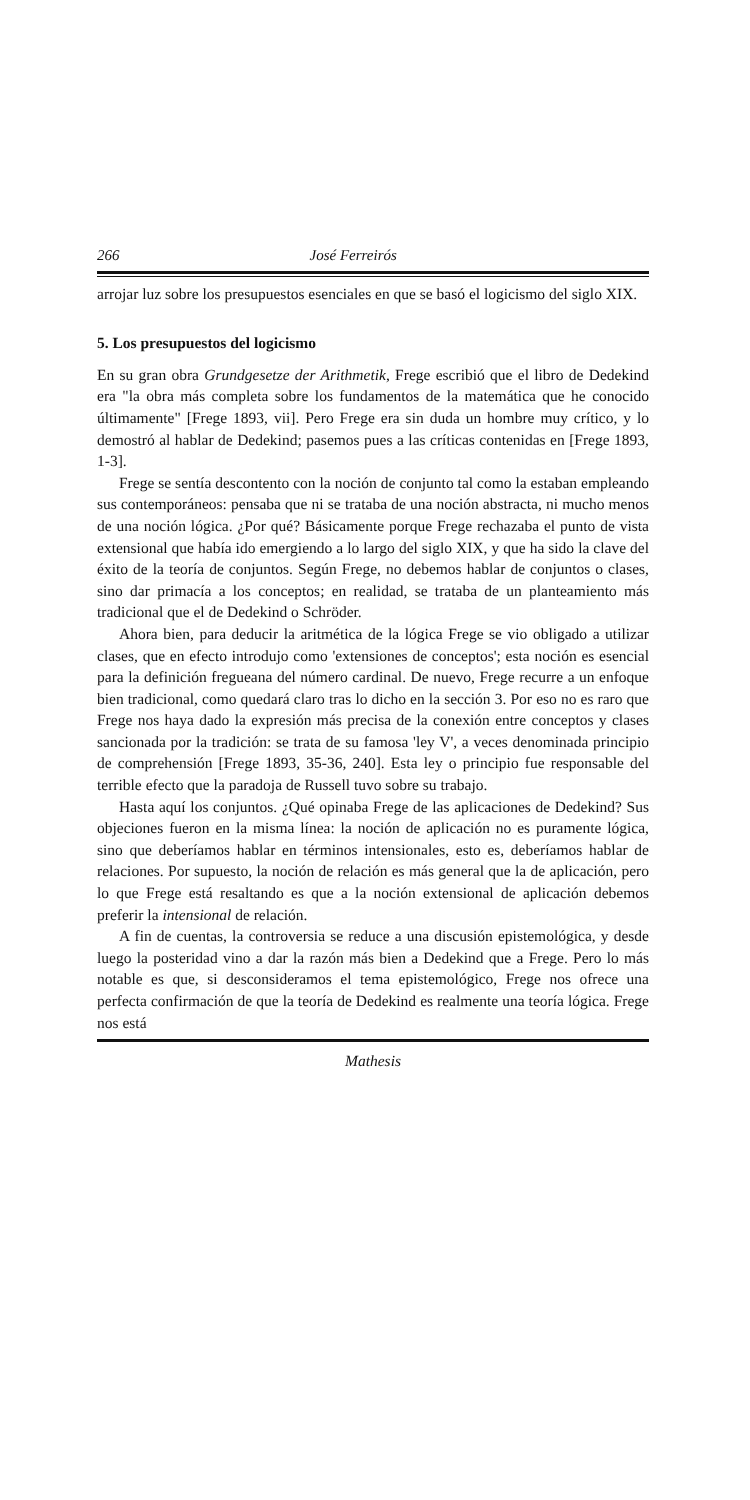266 José Ferreirós
arrojar luz sobre los presupuestos esenciales en que se basó el logicismo del siglo XIX.
5. Los presupuestos del logicismo
En su gran obra Grundgesetze der Arithmetik, Frege escribió que el libro de Dedekind era "la obra más completa sobre los fundamentos de la matemática que he conocido últimamente" [Frege 1893, vii]. Pero Frege era sin duda un hombre muy crítico, y lo demostró al hablar de Dedekind; pasemos pues a las críticas contenidas en [Frege 1893, 1-3].
Frege se sentía descontento con la noción de conjunto tal como la estaban empleando sus contemporáneos: pensaba que ni se trataba de una noción abstracta, ni mucho menos de una noción lógica. ¿Por qué? Básicamente porque Frege rechazaba el punto de vista extensional que había ido emergiendo a lo largo del siglo XIX, y que ha sido la clave del éxito de la teoría de conjuntos. Según Frege, no debemos hablar de conjuntos o clases, sino dar primacía a los conceptos; en realidad, se trataba de un planteamiento más tradicional que el de Dedekind o Schröder.
Ahora bien, para deducir la aritmética de la lógica Frege se vio obligado a utilizar clases, que en efecto introdujo como 'extensiones de conceptos'; esta noción es esencial para la definición fregueana del número cardinal. De nuevo, Frege recurre a un enfoque bien tradicional, como quedará claro tras lo dicho en la sección 3. Por eso no es raro que Frege nos haya dado la expresión más precisa de la conexión entre conceptos y clases sancionada por la tradición: se trata de su famosa 'ley V', a veces denominada principio de comprehensión [Frege 1893, 35-36, 240]. Esta ley o principio fue responsable del terrible efecto que la paradoja de Russell tuvo sobre su trabajo.
Hasta aquí los conjuntos. ¿Qué opinaba Frege de las aplicaciones de Dedekind? Sus objeciones fueron en la misma línea: la noción de aplicación no es puramente lógica, sino que deberíamos hablar en términos intensionales, esto es, deberíamos hablar de relaciones. Por supuesto, la noción de relación es más general que la de aplicación, pero lo que Frege está resaltando es que a la noción extensional de aplicación debemos preferir la intensional de relación.
A fin de cuentas, la controversia se reduce a una discusión epistemológica, y desde luego la posteridad vino a dar la razón más bien a Dedekind que a Frege. Pero lo más notable es que, si desconsideramos el tema epistemológico, Frege nos ofrece una perfecta confirmación de que la teoría de Dedekind es realmente una teoría lógica. Frege nos está
Mathesis